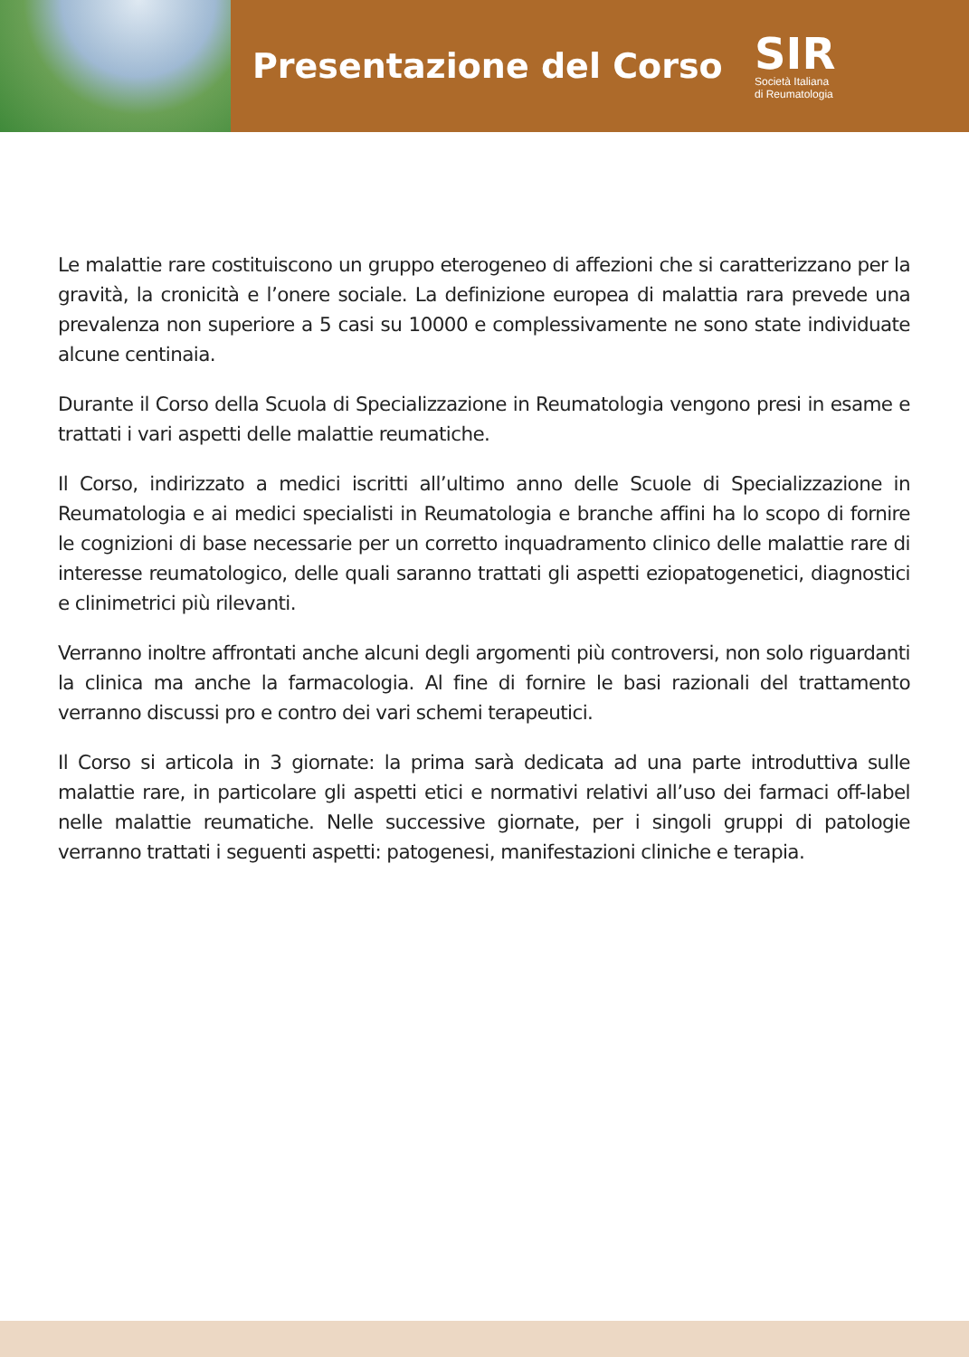Presentazione del Corso
SIR
Società Italiana
di Reumatologia
Le malattie rare costituiscono un gruppo eterogeneo di affezioni che si caratterizzano per la gravità, la cronicità e l’onere sociale. La definizione europea di malattia rara prevede una prevalenza non superiore a 5 casi su 10000 e complessivamente ne sono state individuate alcune centinaia.
Durante il Corso della Scuola di Specializzazione in Reumatologia vengono presi in esame e trattati i vari aspetti delle malattie reumatiche.
Il Corso, indirizzato a medici iscritti all’ultimo anno delle Scuole di Specializzazione in Reumatologia e ai medici specialisti in Reumatologia e branche affini ha lo scopo di fornire le cognizioni di base necessarie per un corretto inquadramento clinico delle malattie rare di interesse reumatologico, delle quali saranno trattati gli aspetti eziopatogenetici, diagnostici e clinimetrici più rilevanti.
Verranno inoltre affrontati anche alcuni degli argomenti più controversi, non solo riguardanti la clinica ma anche la farmacologia. Al fine di fornire le basi razionali del trattamento verranno discussi pro e contro dei vari schemi terapeutici.
Il Corso si articola in 3 giornate: la prima sarà dedicata ad una parte introduttiva sulle malattie rare, in particolare gli aspetti etici e normativi relativi all’uso dei farmaci off-label nelle malattie reumatiche. Nelle successive giornate, per i singoli gruppi di patologie verranno trattati i seguenti aspetti: patogenesi, manifestazioni cliniche e terapia.